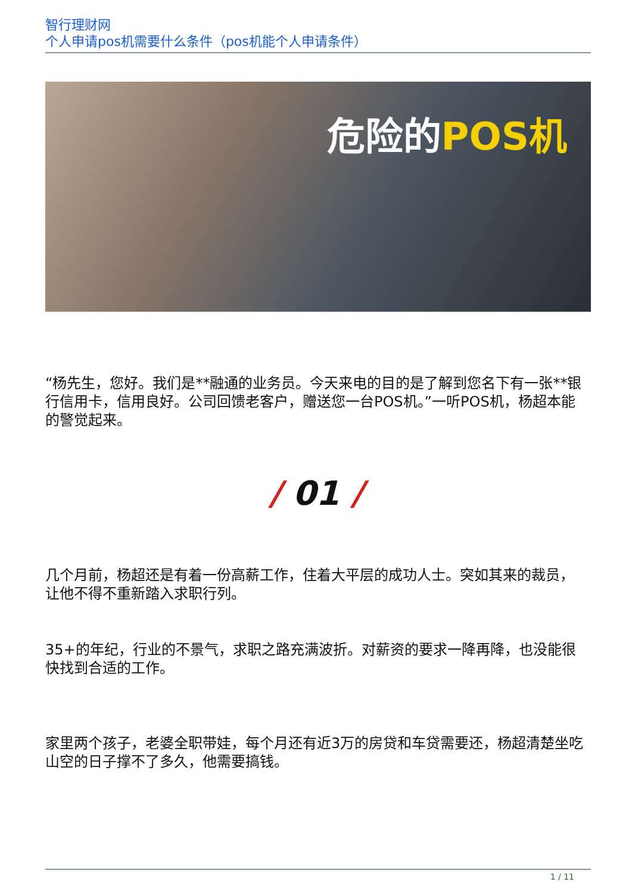智行理财网
个人申请pos机需要什么条件（pos机能个人申请条件）
危险的POS机
“杨先生，您好。我们是**融通的业务员。今天来电的目的是了解到您名下有一张**银行信用卡，信用良好。公司回馈老客户，赠送您一台POS机。”一听POS机，杨超本能的警觉起来。
/ 01 /
几个月前，杨超还是有着一份高薪工作，住着大平层的成功人士。突如其来的裁员，让他不得不重新踏入求职行列。
35+的年纪，行业的不景气，求职之路充满波折。对薪资的要求一降再降，也没能很快找到合适的工作。
家里两个孩子，老婆全职带娃，每个月还有近3万的房贷和车贷需要还，杨超清楚坐吃山空的日子撑不了多久，他需要搞钱。
1 / 11